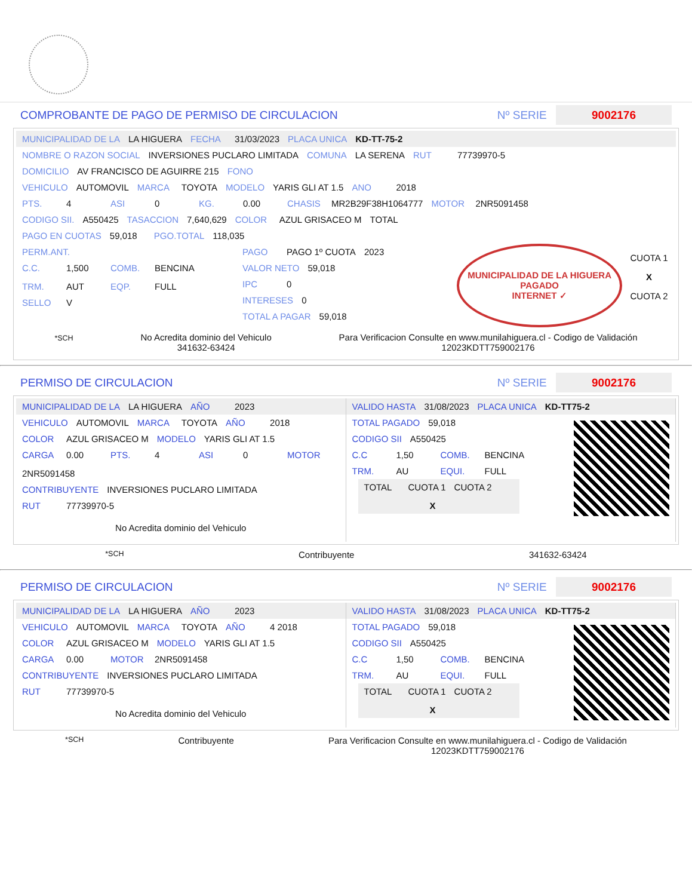COMPROBANTE DE PAGO DE PERMISO DE CIRCULACION Nº SERIE 9002176
MUNICIPALIDAD DE LA LA HIGUERA FECHA 31/03/2023 PLACA UNICA KD-TT-75-2
NOMBRE O RAZON SOCIAL INVERSIONES PUCLARO LIMITADA COMUNA LA SERENA RUT 77739970-5
DOMICILIO AV FRANCISCO DE AGUIRRE 215 FONO
VEHICULO AUTOMOVIL MARCA TOYOTA MODELO YARIS GLI AT 1.5 ANO 2018
PTS. 4 ASI 0 KG. 0.00 CHASIS MR2B29F38H1064777 MOTOR 2NR5091458
CODIGO SII. A550425 TASACCION 7,640,629 COLOR AZUL GRISACEO M TOTAL
PAGO EN CUOTAS 59,018 PGO.TOTAL 118,035
PERM.ANT.
C.C. 1,500 COMB. BENCINA TRM. AUT EQP. FULL
SELLO V
PAGO PAGO 1º CUOTA 2023
VALOR NETO 59,018
IPC 0
INTERESES 0
TOTAL A PAGAR 59,018
MUNICIPALIDAD DE LA HIGUERA
PAGADO
INTERNET ✓
CUOTA 1
X
CUOTA 2
*SCH No Acredita dominio del Vehiculo
341632-63424 Para Verificacion Consulte en www.munilahiguera.cl - Codigo de Validación
12023KDTT759002176
PERMISO DE CIRCULACION Nº SERIE 9002176
MUNICIPALIDAD DE LA LA HIGUERA AÑO 2023
VEHICULO AUTOMOVIL MARCA TOYOTA AÑO 2018
COLOR AZUL GRISACEO M MODELO YARIS GLI AT 1.5
CARGA 0.00 PTS. 4 ASI 0 MOTOR 2NR5091458
CONTRIBUYENTE INVERSIONES PUCLARO LIMITADA
RUT 77739970-5
No Acredita dominio del Vehiculo
VALIDO HASTA 31/08/2023 PLACA UNICA KD-TT75-2
TOTAL PAGADO 59,018
CODIGO SII A550425
C.C 1,50 COMB. BENCINA
TRM. AU EQUI. FULL
TOTAL CUOTA 1 CUOTA 2
X
*SCH Contribuyente 341632-63424
PERMISO DE CIRCULACION Nº SERIE 9002176
MUNICIPALIDAD DE LA LA HIGUERA AÑO 2023
VEHICULO AUTOMOVIL MARCA TOYOTA AÑO 4 2018
COLOR AZUL GRISACEO M MODELO YARIS GLI AT 1.5
CARGA 0.00 MOTOR 2NR5091458
CONTRIBUYENTE INVERSIONES PUCLARO LIMITADA
RUT 77739970-5
No Acredita dominio del Vehiculo
VALIDO HASTA 31/08/2023 PLACA UNICA KD-TT75-2
TOTAL PAGADO 59,018
CODIGO SII A550425
C.C 1,50 COMB. BENCINA
TRM. AU EQUI. FULL
TOTAL CUOTA 1 CUOTA 2
X
*SCH Contribuyente Para Verificacion Consulte en www.munilahiguera.cl - Codigo de Validación
12023KDTT759002176